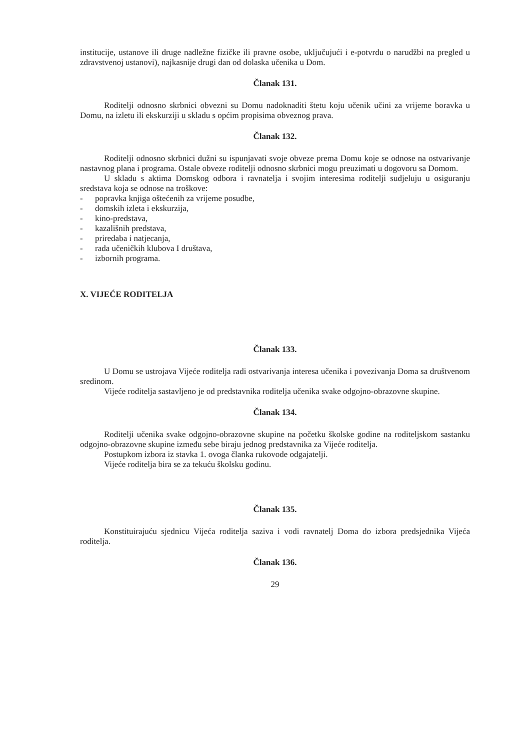institucije, ustanove ili druge nadležne fizičke ili pravne osobe, uključujući i e-potvrdu o narudžbi na pregled u zdravstvenoj ustanovi), najkasnije drugi dan od dolaska učenika u Dom.
Članak 131.
Roditelji odnosno skrbnici obvezni su Domu nadoknaditi štetu koju učenik učini za vrijeme boravka u Domu, na izletu ili ekskurziji u skladu s općim propisima obveznog prava.
Članak 132.
Roditelji odnosno skrbnici dužni su ispunjavati svoje obveze prema Domu koje se odnose na ostvarivanje nastavnog plana i programa. Ostale obveze roditelji odnosno skrbnici mogu preuzimati u dogovoru sa Domom.
U skladu s aktima Domskog odbora i ravnatelja i svojim interesima roditelji sudjeluju u osiguranju sredstava koja se odnose na troškove:
- popravka knjiga oštećenih za vrijeme posudbe,
- domskih izleta i ekskurzija,
- kino-predstava,
- kazališnih predstava,
- priredaba i natjecanja,
- rada učeničkih klubova I društava,
- izbornih programa.
X. VIJEĆE RODITELJA
Članak 133.
U Domu se ustrojava Vijeće roditelja radi ostvarivanja interesa učenika i povezivanja Doma sa društvenom sredinom.
Vijeće roditelja sastavljeno je od predstavnika roditelja učenika svake odgojno-obrazovne skupine.
Članak 134.
Roditelji učenika svake odgojno-obrazovne skupine na početku školske godine na roditeljskom sastanku odgojno-obrazovne skupine između sebe biraju jednog predstavnika za Vijeće roditelja.
Postupkom izbora iz stavka 1. ovoga članka rukovode odgajatelji.
Vijeće roditelja bira se za tekuću školsku godinu.
Članak 135.
Konstituirajuću sjednicu Vijeća roditelja saziva i vodi ravnatelj Doma do izbora predsjednika Vijeća roditelja.
Članak 136.
29